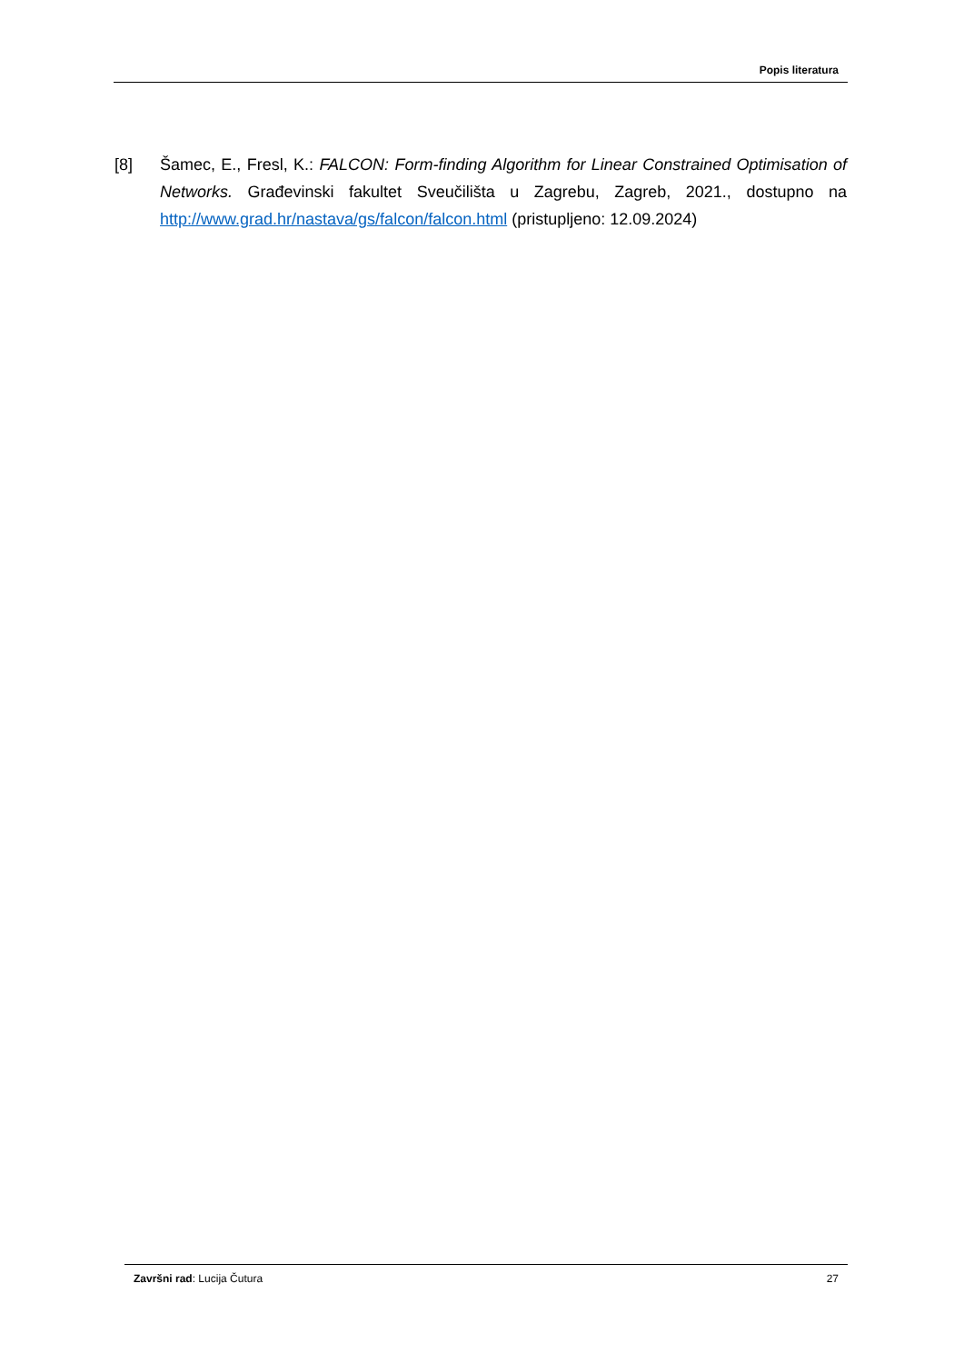Popis literatura
[8] Šamec, E., Fresl, K.: FALCON: Form-finding Algorithm for Linear Constrained Optimisation of Networks. Građevinski fakultet Sveučilišta u Zagrebu, Zagreb, 2021., dostupno na http://www.grad.hr/nastava/gs/falcon/falcon.html (pristupljeno: 12.09.2024)
Završni rad: Lucija Čutura 27